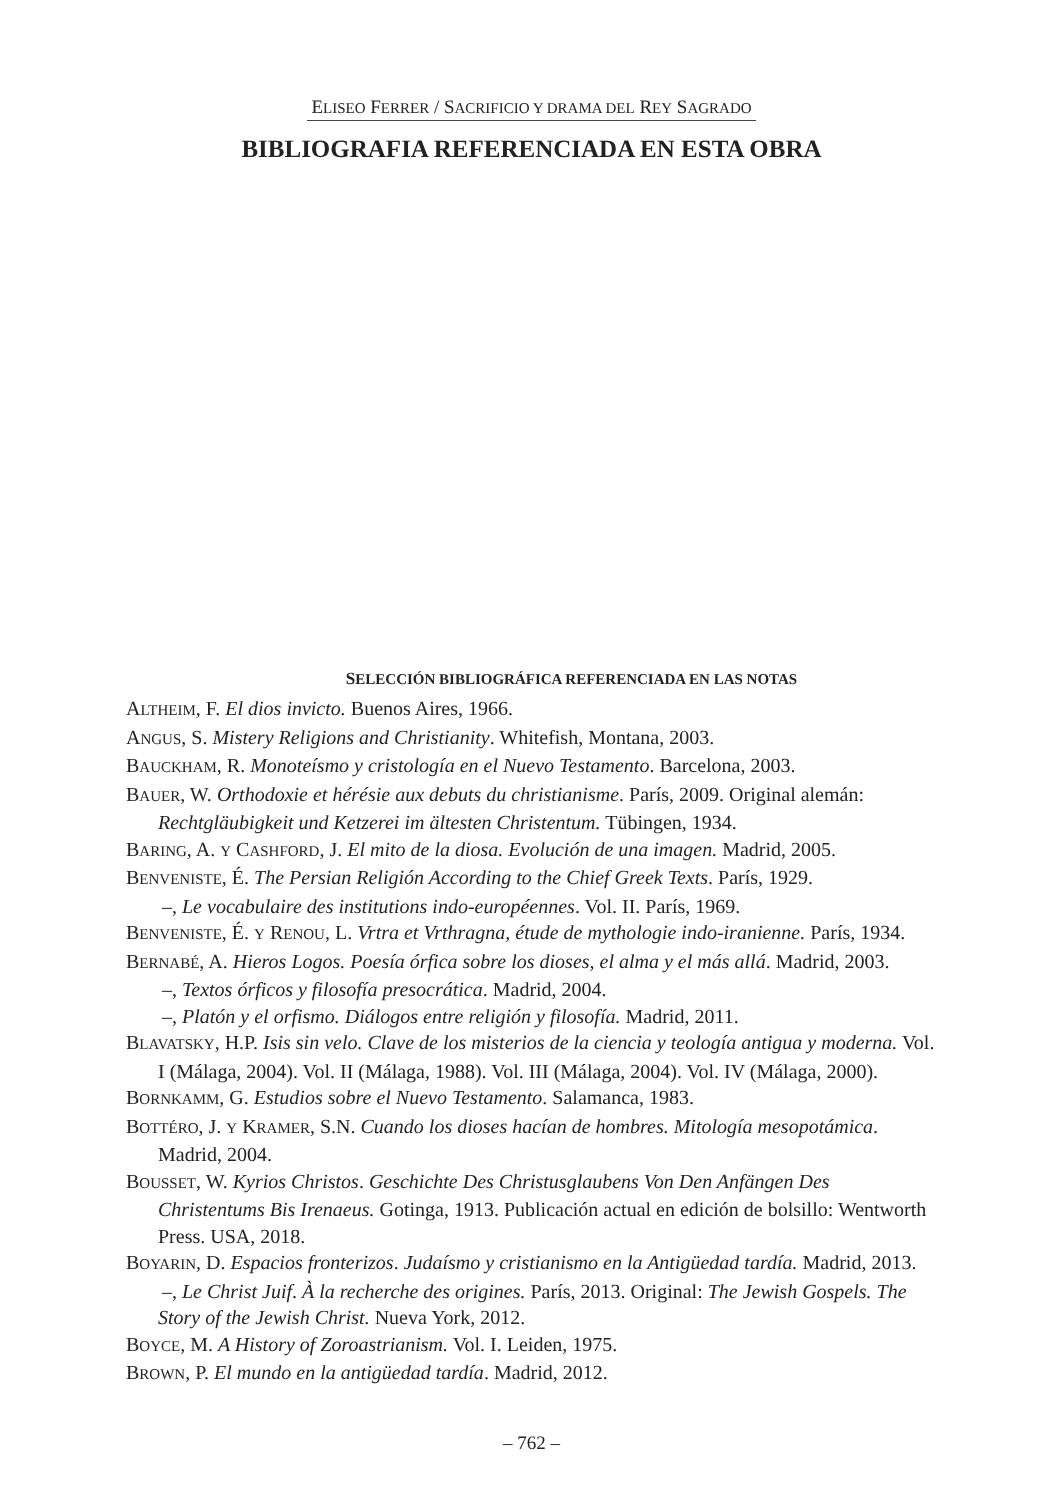ELISEO FERRER / SACRIFICIO Y DRAMA DEL REY SAGRADO
BIBLIOGRAFIA REFERENCIADA EN ESTA OBRA
SELECCIÓN BIBLIOGRÁFICA REFERENCIADA EN LAS NOTAS
ALTHEIM, F. El dios invicto. Buenos Aires, 1966.
ANGUS, S. Mistery Religions and Christianity. Whitefish, Montana, 2003.
BAUCKHAM, R. Monoteísmo y cristología en el Nuevo Testamento. Barcelona, 2003.
BAUER, W. Orthodoxie et hérésie aux debuts du christianisme. París, 2009. Original alemán: Rechtgläubigkeit und Ketzerei im ältesten Christentum. Tübingen, 1934.
BARING, A. Y CASHFORD, J. El mito de la diosa. Evolución de una imagen. Madrid, 2005.
BENVENISTE, É. The Persian Religión According to the Chief Greek Texts. París, 1929.
–, Le vocabulaire des institutions indo-européennes. Vol. II. París, 1969.
BENVENISTE, É. Y RENOU, L. Vrtra et Vrthragna, étude de mythologie indo-iranienne. París, 1934.
BERNABÉ, A. Hieros Logos. Poesía órfica sobre los dioses, el alma y el más allá. Madrid, 2003.
–, Textos órficos y filosofía presocrática. Madrid, 2004.
–, Platón y el orfismo. Diálogos entre religión y filosofía. Madrid, 2011.
BLAVATSKY, H.P. Isis sin velo. Clave de los misterios de la ciencia y teología antigua y moderna. Vol. I (Málaga, 2004). Vol. II (Málaga, 1988). Vol. III (Málaga, 2004). Vol. IV (Málaga, 2000).
BORNKAMM, G. Estudios sobre el Nuevo Testamento. Salamanca, 1983.
BOTTÉRO, J. Y KRAMER, S.N. Cuando los dioses hacían de hombres. Mitología mesopotámica. Madrid, 2004.
BOUSSET, W. Kyrios Christos. Geschichte Des Christusglaubens Von Den Anfängen Des Christentums Bis Irenaeus. Gotinga, 1913. Publicación actual en edición de bolsillo: Wentworth Press. USA, 2018.
BOYARIN, D. Espacios fronterizos. Judaísmo y cristianismo en la Antigüedad tardía. Madrid, 2013.
–, Le Christ Juif. À la recherche des origines. París, 2013. Original: The Jewish Gospels. The Story of the Jewish Christ. Nueva York, 2012.
BOYCE, M. A History of Zoroastrianism. Vol. I. Leiden, 1975.
BROWN, P. El mundo en la antigüedad tardía. Madrid, 2012.
– 762 –